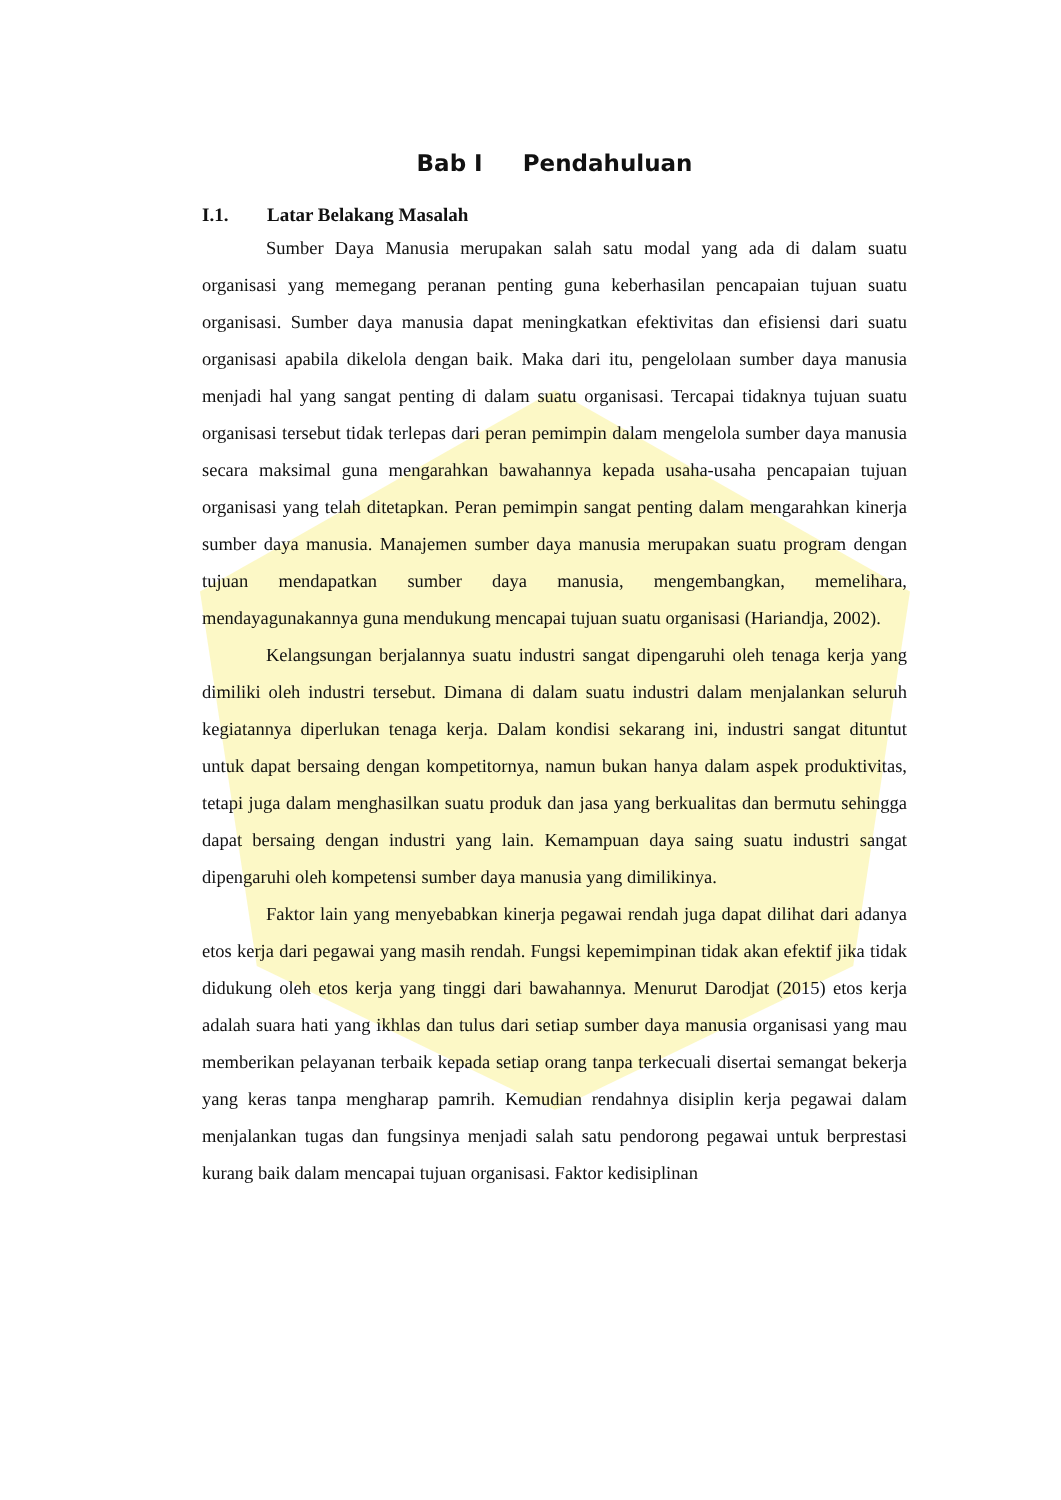Bab I Pendahuluan
I.1. Latar Belakang Masalah
Sumber Daya Manusia merupakan salah satu modal yang ada di dalam suatu organisasi yang memegang peranan penting guna keberhasilan pencapaian tujuan suatu organisasi. Sumber daya manusia dapat meningkatkan efektivitas dan efisiensi dari suatu organisasi apabila dikelola dengan baik. Maka dari itu, pengelolaan sumber daya manusia menjadi hal yang sangat penting di dalam suatu organisasi. Tercapai tidaknya tujuan suatu organisasi tersebut tidak terlepas dari peran pemimpin dalam mengelola sumber daya manusia secara maksimal guna mengarahkan bawahannya kepada usaha-usaha pencapaian tujuan organisasi yang telah ditetapkan. Peran pemimpin sangat penting dalam mengarahkan kinerja sumber daya manusia. Manajemen sumber daya manusia merupakan suatu program dengan tujuan mendapatkan sumber daya manusia, mengembangkan, memelihara, mendayagunakannya guna mendukung mencapai tujuan suatu organisasi (Hariandja, 2002).
Kelangsungan berjalannya suatu industri sangat dipengaruhi oleh tenaga kerja yang dimiliki oleh industri tersebut. Dimana di dalam suatu industri dalam menjalankan seluruh kegiatannya diperlukan tenaga kerja. Dalam kondisi sekarang ini, industri sangat dituntut untuk dapat bersaing dengan kompetitornya, namun bukan hanya dalam aspek produktivitas, tetapi juga dalam menghasilkan suatu produk dan jasa yang berkualitas dan bermutu sehingga dapat bersaing dengan industri yang lain. Kemampuan daya saing suatu industri sangat dipengaruhi oleh kompetensi sumber daya manusia yang dimilikinya.
Faktor lain yang menyebabkan kinerja pegawai rendah juga dapat dilihat dari adanya etos kerja dari pegawai yang masih rendah. Fungsi kepemimpinan tidak akan efektif jika tidak didukung oleh etos kerja yang tinggi dari bawahannya. Menurut Darodjat (2015) etos kerja adalah suara hati yang ikhlas dan tulus dari setiap sumber daya manusia organisasi yang mau memberikan pelayanan terbaik kepada setiap orang tanpa terkecuali disertai semangat bekerja yang keras tanpa mengharap pamrih. Kemudian rendahnya disiplin kerja pegawai dalam menjalankan tugas dan fungsinya menjadi salah satu pendorong pegawai untuk berprestasi kurang baik dalam mencapai tujuan organisasi. Faktor kedisiplinan